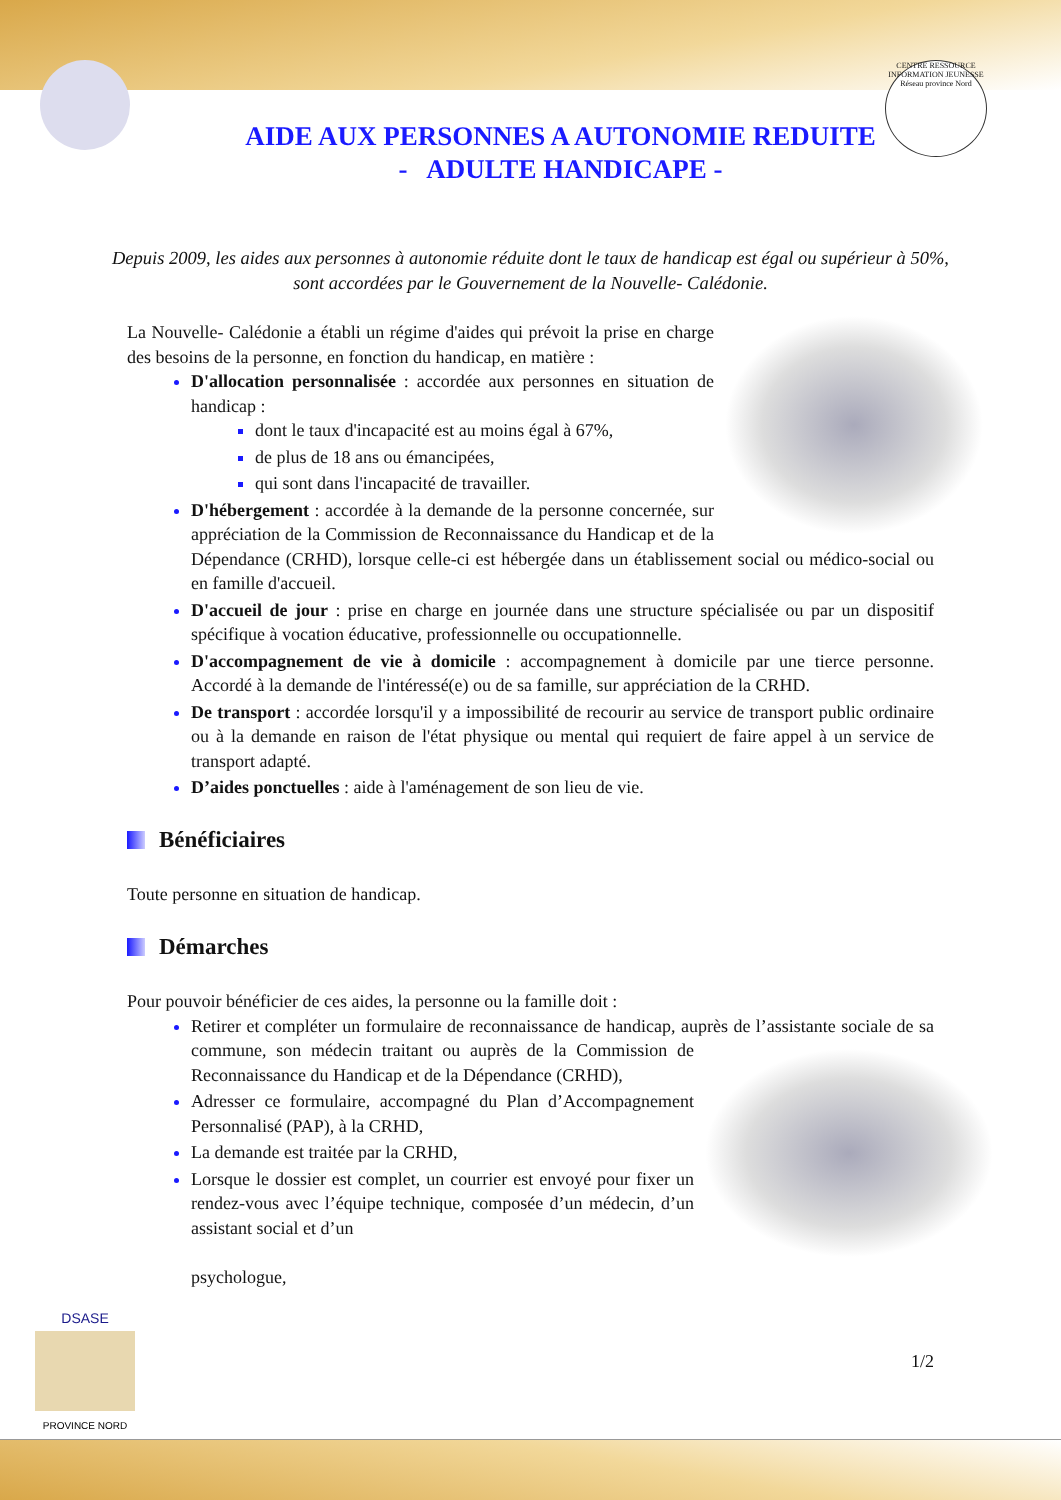CENTRE RESSOURCE INFORMATION JEUNESSE
Réseau province Nord
AIDE AUX PERSONNES A AUTONOMIE REDUITE
- ADULTE HANDICAPE -
Depuis 2009, les aides aux personnes à autonomie réduite dont le taux de handicap est égal ou supérieur à 50%, sont accordées par le Gouvernement de la Nouvelle- Calédonie.
La Nouvelle- Calédonie a établi un régime d'aides qui prévoit la prise en charge des besoins de la personne, en fonction du handicap, en matière :
D'allocation personnalisée : accordée aux personnes en situation de handicap :
dont le taux d'incapacité est au moins égal à 67%,
de plus de 18 ans ou émancipées,
qui sont dans l'incapacité de travailler.
D'hébergement : accordée à la demande de la personne concernée, sur appréciation de la Commission de Reconnaissance du Handicap et de la Dépendance (CRHD), lorsque celle-ci est hébergée dans un établissement social ou médico-social ou en famille d'accueil.
D'accueil de jour : prise en charge en journée dans une structure spécialisée ou par un dispositif spécifique à vocation éducative, professionnelle ou occupationnelle.
D'accompagnement de vie à domicile : accompagnement à domicile par une tierce personne. Accordé à la demande de l'intéressé(e) ou de sa famille, sur appréciation de la CRHD.
De transport : accordée lorsqu'il y a impossibilité de recourir au service de transport public ordinaire ou à la demande en raison de l'état physique ou mental qui requiert de faire appel à un service de transport adapté.
D’aides ponctuelles : aide à l'aménagement de son lieu de vie.
Bénéficiaires
Toute personne en situation de handicap.
Démarches
Pour pouvoir bénéficier de ces aides, la personne ou la famille doit :
Retirer et compléter un formulaire de reconnaissance de handicap, auprès de l’assistante sociale de sa commune, son médecin traitant ou auprès de la
Commission de Reconnaissance du Handicap et de la Dépendance (CRHD),
Adresser ce formulaire, accompagné du Plan d’Accompagnement Personnalisé (PAP), à la CRHD,
La demande est traitée par la CRHD,
Lorsque le dossier est complet, un courrier est envoyé pour fixer un rendez-vous avec l’équipe technique, composée d’un médecin, d’un assistant social et d’un
psychologue,
1/2
DSASE
PROVINCE NORD